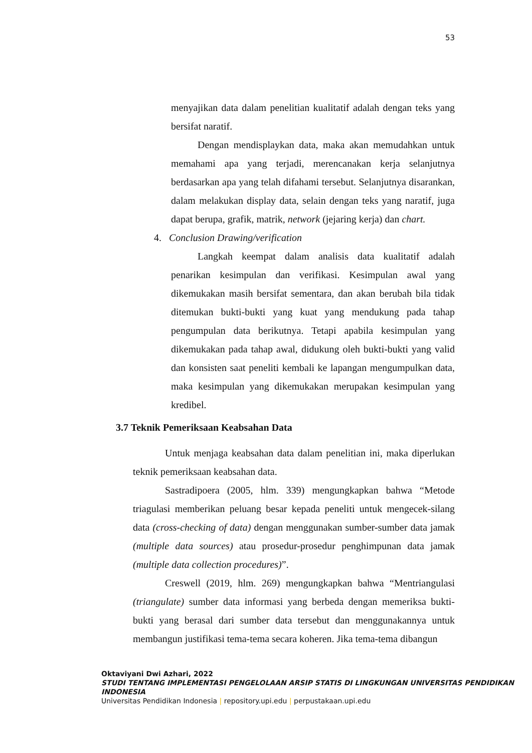53
menyajikan data dalam penelitian kualitatif adalah dengan teks yang bersifat naratif.
Dengan mendisplaykan data, maka akan memudahkan untuk memahami apa yang terjadi, merencanakan kerja selanjutnya berdasarkan apa yang telah difahami tersebut. Selanjutnya disarankan, dalam melakukan display data, selain dengan teks yang naratif, juga dapat berupa, grafik, matrik, network (jejaring kerja) dan chart.
4. Conclusion Drawing/verification
Langkah keempat dalam analisis data kualitatif adalah penarikan kesimpulan dan verifikasi. Kesimpulan awal yang dikemukakan masih bersifat sementara, dan akan berubah bila tidak ditemukan bukti-bukti yang kuat yang mendukung pada tahap pengumpulan data berikutnya. Tetapi apabila kesimpulan yang dikemukakan pada tahap awal, didukung oleh bukti-bukti yang valid dan konsisten saat peneliti kembali ke lapangan mengumpulkan data, maka kesimpulan yang dikemukakan merupakan kesimpulan yang kredibel.
3.7 Teknik Pemeriksaan Keabsahan Data
Untuk menjaga keabsahan data dalam penelitian ini, maka diperlukan teknik pemeriksaan keabsahan data.
Sastradipoera (2005, hlm. 339) mengungkapkan bahwa “Metode triagulasi memberikan peluang besar kepada peneliti untuk mengecek-silang data (cross-checking of data) dengan menggunakan sumber-sumber data jamak (multiple data sources) atau prosedur-prosedur penghimpunan data jamak (multiple data collection procedures)”.
Creswell (2019, hlm. 269) mengungkapkan bahwa “Mentriangulasi (triangulate) sumber data informasi yang berbeda dengan memeriksa bukti-bukti yang berasal dari sumber data tersebut dan menggunakannya untuk membangun justifikasi tema-tema secara koheren. Jika tema-tema dibangun
Oktaviyani Dwi Azhari, 2022
STUDI TENTANG IMPLEMENTASI PENGELOLAAN ARSIP STATIS DI LINGKUNGAN UNIVERSITAS PENDIDIKAN INDONESIA
Universitas Pendidikan Indonesia | repository.upi.edu | perpustakaan.upi.edu